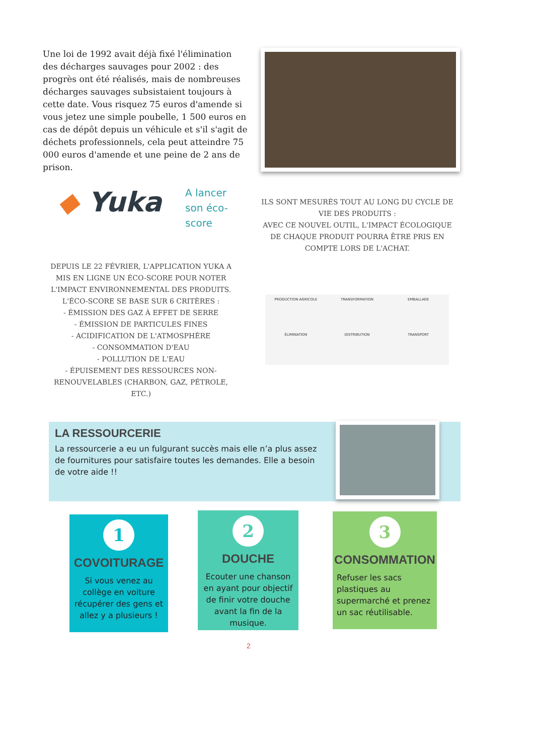Une loi de 1992 avait déjà fixé l'élimination des décharges sauvages pour 2002 : des progrès ont été réalisés, mais de nombreuses décharges sauvages subsistaient toujours à cette date. Vous risquez 75 euros d'amende si vous jetez une simple poubelle, 1 500 euros en cas de dépôt depuis un véhicule et s'il s'agit de déchets professionnels, cela peut atteindre 75 000 euros d'amende et une peine de 2 ans de prison.
◆ Yuka
A lancer son éco-score
ILS SONT MESURÉS TOUT AU LONG DU CYCLE DE VIE DES PRODUITS :
AVEC CE NOUVEL OUTIL, L'IMPACT ÉCOLOGIQUE DE CHAQUE PRODUIT POURRA ÊTRE PRIS EN COMPTE LORS DE L'ACHAT.
DEPUIS LE 22 FÉVRIER, L'APPLICATION YUKA A MIS EN LIGNE UN ÉCO-SCORE POUR NOTER L'IMPACT ENVIRONNEMENTAL DES PRODUITS.
L'ÉCO-SCORE SE BASE SUR 6 CRITÈRES :
- ÉMISSION DES GAZ À EFFET DE SERRE
- ÉMISSION DE PARTICULES FINES
- ACIDIFICATION DE L'ATMOSPHÈRE
- CONSOMMATION D'EAU
- POLLUTION DE L'EAU
- ÉPUISEMENT DES RESSOURCES NON-RENOUVELABLES (CHARBON, GAZ, PÉTROLE, ETC.)
PRODUCTION AGRICOLE
TRANSFORMATION
EMBALLAGE
ÉLIMINATION
DISTRIBUTION
TRANSPORT
LA RESSOURCERIE
La ressourcerie a eu un fulgurant succès mais elle n’a plus assez de fournitures pour satisfaire toutes les demandes. Elle a besoin de votre aide !!
1
COVOITURAGE
Si vous venez au collège en voiture récupérer des gens et allez y a plusieurs !
2
DOUCHE
Ecouter une chanson en ayant pour objectif de finir votre douche avant la fin de la musique.
3
CONSOMMATION
Refuser les sacs plastiques au supermarché et prenez un sac réutilisable.
2